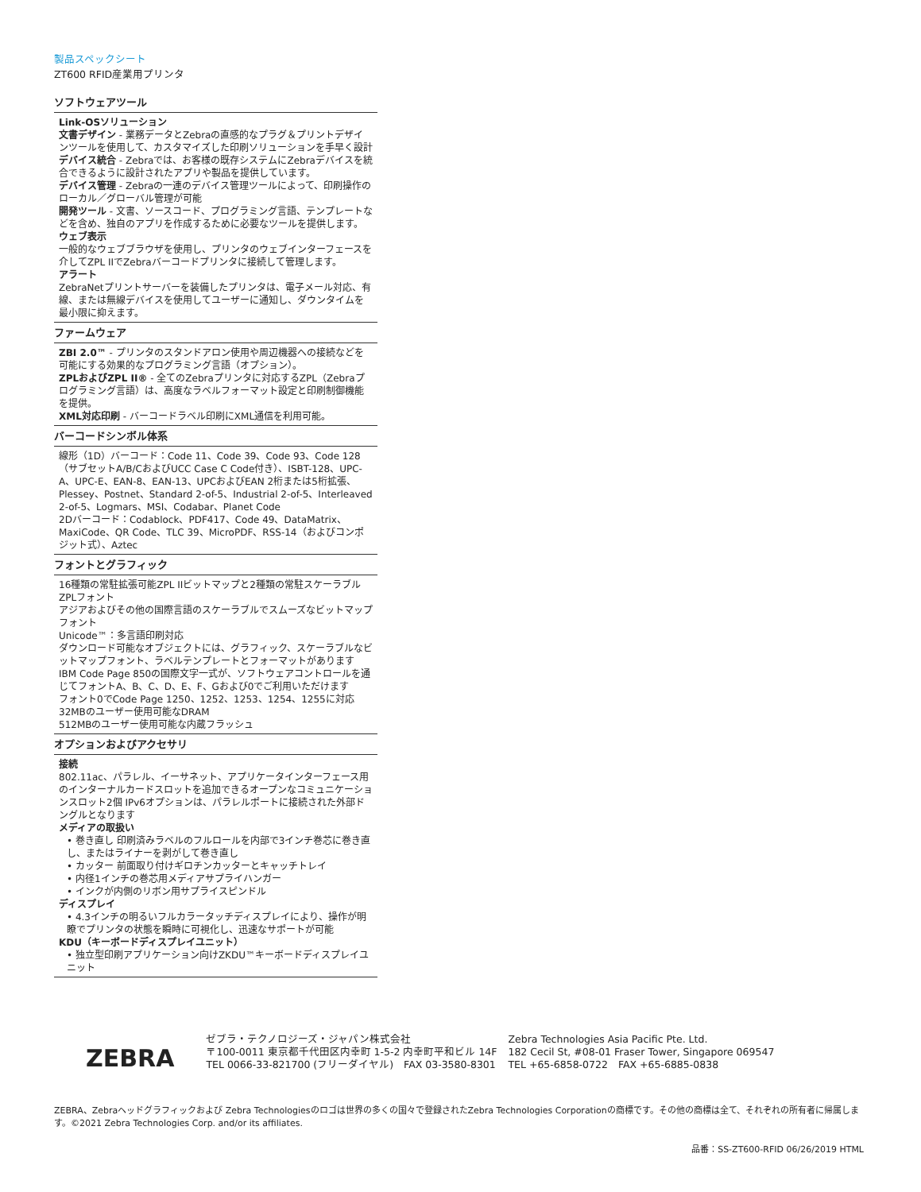製品スペックシート
ZT600 RFID産業用プリンタ
ソフトウェアツール
Link-OSソリューション
文書デザイン - 業務データとZebraの直感的なプラグ＆プリントデザインツールを使用して、カスタマイズした印刷ソリューションを手早く設計
デバイス統合 - Zebraでは、お客様の既存システムにZebraデバイスを統合できるように設計されたアプリや製品を提供しています。
デバイス管理 - Zebraの一連のデバイス管理ツールによって、印刷操作のローカル／グローバル管理が可能
開発ツール - 文書、ソースコード、プログラミング言語、テンプレートなどを含め、独自のアプリを作成するために必要なツールを提供します。
ウェブ表示
一般的なウェブブラウザを使用し、プリンタのウェブインターフェースを介してZPL IIでZebraバーコードプリンタに接続して管理します。
アラート
ZebraNetプリントサーバーを装備したプリンタは、電子メール対応、有線、または無線デバイスを使用してユーザーに通知し、ダウンタイムを最小限に抑えます。
ファームウェア
ZBI 2.0™ - プリンタのスタンドアロン使用や周辺機器への接続などを可能にする効果的なプログラミング言語（オプション）。
ZPLおよびZPL II® - 全てのZebraプリンタに対応するZPL（Zebraプログラミング言語）は、高度なラベルフォーマット設定と印刷制御機能を提供。
XML対応印刷 - バーコードラベル印刷にXML通信を利用可能。
バーコードシンボル体系
線形（1D）バーコード：Code 11、Code 39、Code 93、Code 128（サブセットA/B/CおよびUCC Case C Code付き）、ISBT-128、UPC-A、UPC-E、EAN-8、EAN-13、UPCおよびEAN 2桁または5桁拡張、Plessey、Postnet、Standard 2-of-5、Industrial 2-of-5、Interleaved 2-of-5、Logmars、MSI、Codabar、Planet Code
2Dバーコード：Codablock、PDF417、Code 49、DataMatrix、MaxiCode、QR Code、TLC 39、MicroPDF、RSS-14（およびコンポジット式）、Aztec
フォントとグラフィック
16種類の常駐拡張可能ZPL IIビットマップと2種類の常駐スケーラブルZPLフォント
アジアおよびその他の国際言語のスケーラブルでスムーズなビットマップフォント
Unicode™：多言語印刷対応
ダウンロード可能なオブジェクトには、グラフィック、スケーラブルなビットマップフォント、ラベルテンプレートとフォーマットがあります
IBM Code Page 850の国際文字一式が、ソフトウェアコントロールを通じてフォントA、B、C、D、E、F、Gおよび0でご利用いただけます
フォント0でCode Page 1250、1252、1253、1254、1255に対応
32MBのユーザー使用可能なDRAM
512MBのユーザー使用可能な内蔵フラッシュ
オプションおよびアクセサリ
接続
802.11ac、パラレル、イーサネット、アプリケータインターフェース用のインターナルカードスロットを追加できるオープンなコミュニケーションスロット2個 IPv6オプションは、パラレルポートに接続された外部ドングルとなります
メディアの取扱い
• 巻き直し 印刷済みラベルのフルロールを内部で3インチ巻芯に巻き直し、またはライナーを剥がして巻き直し
• カッター 前面取り付けギロチンカッターとキャッチトレイ
• 内径1インチの巻芯用メディアサプライハンガー
• インクが内側のリボン用サプライスピンドル
ディスプレイ
• 4.3インチの明るいフルカラータッチディスプレイにより、操作が明瞭でプリンタの状態を瞬時に可視化し、迅速なサポートが可能
KDU（キーボードディスプレイユニット）
• 独立型印刷アプリケーション向けZKDU™キーボードディスプレイユニット
ZEBRA ゼブラ・テクノロジーズ・ジャパン株式会社
〒100-0011 東京都千代田区内幸町 1-5-2 内幸町平和ビル 14F
TEL 0066-33-821700 (フリーダイヤル)　FAX 03-3580-8301 Zebra Technologies Asia Pacific Pte. Ltd.
182 Cecil St, #08-01 Fraser Tower, Singapore 069547
TEL +65-6858-0722　FAX +65-6885-0838
ZEBRA、Zebraヘッドグラフィックおよび Zebra Technologiesのロゴは世界の多くの国々で登録されたZebra Technologies Corporationの商標です。その他の商標は全て、それぞれの所有者に帰属します。©2021 Zebra Technologies Corp. and/or its affiliates.
品番：SS-ZT600-RFID 06/26/2019 HTML